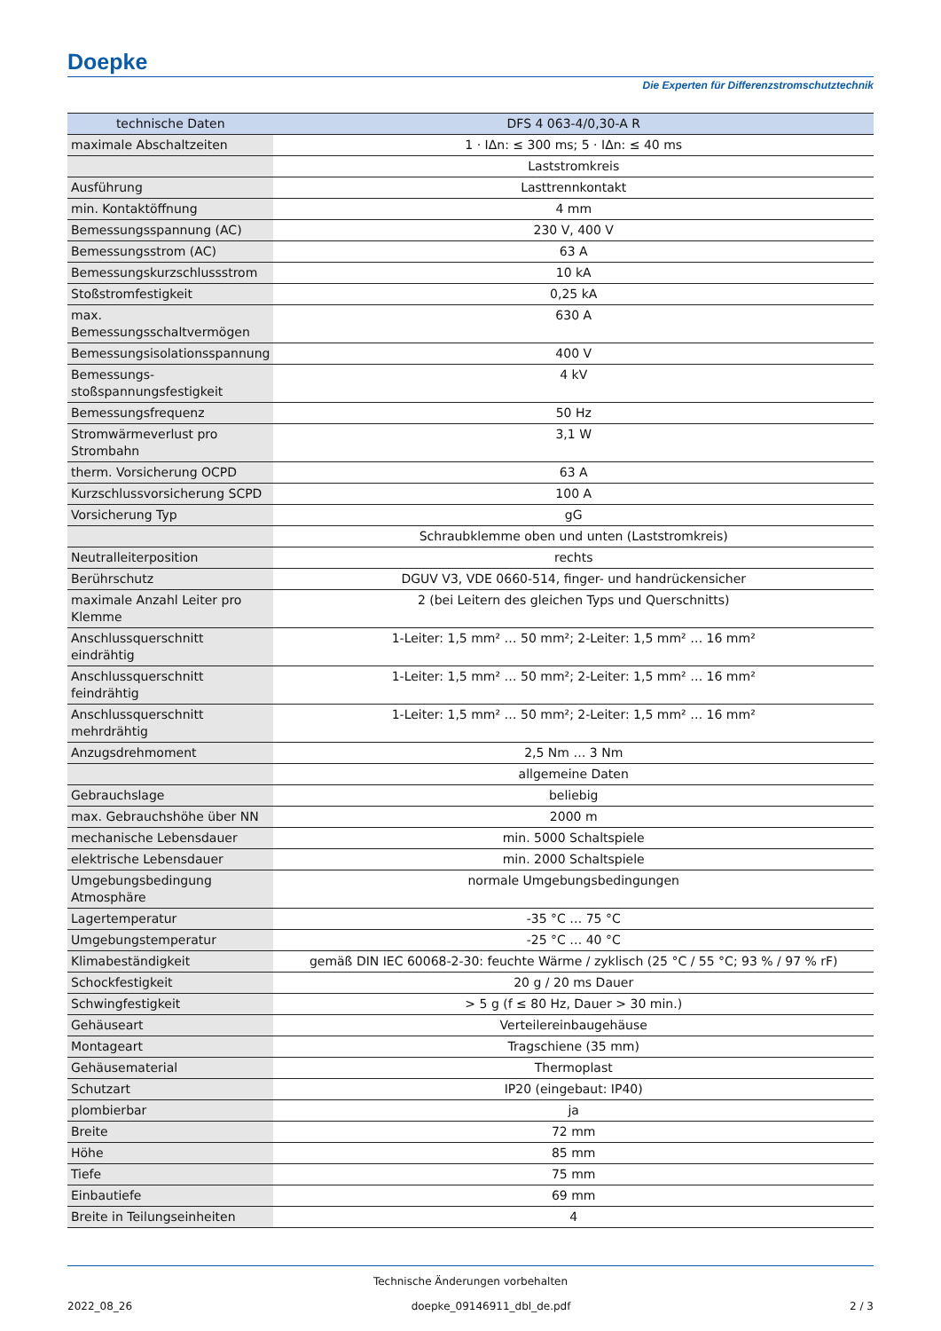Doepke
Die Experten für Differenzstromschutztechnik
| technische Daten | DFS 4 063-4/0,30-A R |
| --- | --- |
| maximale Abschaltzeiten | 1 · IΔn: ≤ 300 ms; 5 · IΔn: ≤ 40 ms |
| | Laststromkreis |
| Ausführung | Lasttrennkontakt |
| min. Kontaktöffnung | 4 mm |
| Bemessungsspannung (AC) | 230 V, 400 V |
| Bemessungsstrom (AC) | 63 A |
| Bemessungskurzschlussstrom | 10 kA |
| Stoßstromfestigkeit | 0,25 kA |
| max. Bemessungsschaltvermögen | 630 A |
| Bemessungsisolationsspannung | 400 V |
| Bemessungs-stoßspannungsfestigkeit | 4 kV |
| Bemessungsfrequenz | 50 Hz |
| Stromwärmeverlust pro Strombahn | 3,1 W |
| therm. Vorsicherung OCPD | 63 A |
| Kurzschlussvorsicherung SCPD | 100 A |
| Vorsicherung Typ | gG |
| | Schraubklemme oben und unten (Laststromkreis) |
| Neutralleiterposition | rechts |
| Berührschutz | DGUV V3, VDE 0660-514, finger- und handrückensicher |
| maximale Anzahl Leiter pro Klemme | 2 (bei Leitern des gleichen Typs und Querschnitts) |
| Anschlussquerschnitt eindrähtig | 1-Leiter: 1,5 mm² … 50 mm²; 2-Leiter: 1,5 mm² … 16 mm² |
| Anschlussquerschnitt feindrähtig | 1-Leiter: 1,5 mm² … 50 mm²; 2-Leiter: 1,5 mm² … 16 mm² |
| Anschlussquerschnitt mehrdrähtig | 1-Leiter: 1,5 mm² … 50 mm²; 2-Leiter: 1,5 mm² … 16 mm² |
| Anzugsdrehmoment | 2,5 Nm … 3 Nm |
| | allgemeine Daten |
| Gebrauchslage | beliebig |
| max. Gebrauchshöhe über NN | 2000 m |
| mechanische Lebensdauer | min. 5000 Schaltspiele |
| elektrische Lebensdauer | min. 2000 Schaltspiele |
| Umgebungsbedingung Atmosphäre | normale Umgebungsbedingungen |
| Lagertemperatur | -35 °C … 75 °C |
| Umgebungstemperatur | -25 °C … 40 °C |
| Klimabeständigkeit | gemäß DIN IEC 60068-2-30: feuchte Wärme / zyklisch (25 °C / 55 °C; 93 % / 97 % rF) |
| Schockfestigkeit | 20 g / 20 ms Dauer |
| Schwingfestigkeit | > 5 g (f ≤ 80 Hz, Dauer > 30 min.) |
| Gehäuseart | Verteilereinbaugehäuse |
| Montageart | Tragschiene (35 mm) |
| Gehäusematerial | Thermoplast |
| Schutzart | IP20 (eingebaut: IP40) |
| plombierbar | ja |
| Breite | 72 mm |
| Höhe | 85 mm |
| Tiefe | 75 mm |
| Einbautiefe | 69 mm |
| Breite in Teilungseinheiten | 4 |
Technische Änderungen vorbehalten
2022_08_26 doepke_09146911_dbl_de.pdf 2 / 3